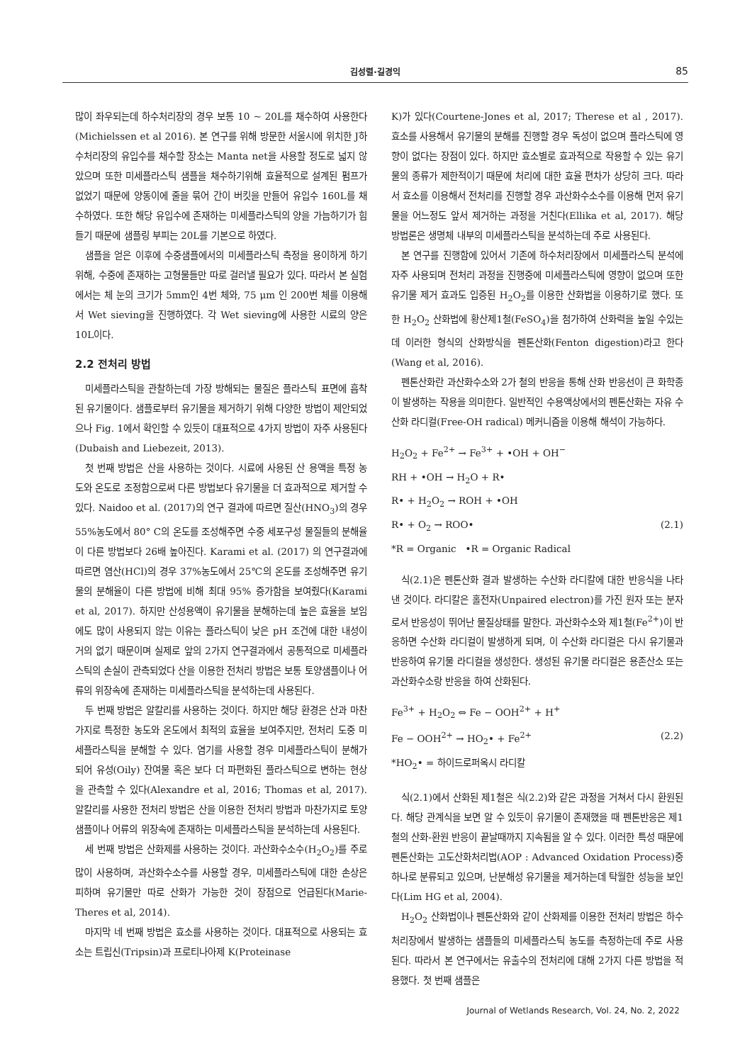김성렬·길경익 85
많이 좌우되는데 하수처리장의 경우 보통 10 ~ 20L를 채수하여 사용한다(Michielssen et al 2016). 본 연구를 위해 방문한 서울시에 위치한 J하수처리장의 유입수를 채수할 장소는 Manta net을 사용할 정도로 넓지 않았으며 또한 미세플라스틱 샘플을 채수하기위해 효율적으로 설계된 펌프가 없었기 때문에 양동이에 줄을 묶어 간이 버킷을 만들어 유입수 160L를 채수하였다. 또한 해당 유입수에 존재하는 미세플라스틱의 양을 가늠하기가 힘들기 때문에 샘플링 부피는 20L를 기본으로 하였다.
샘플을 얻은 이후에 수중샘플에서의 미세플라스틱 측정을 용이하게 하기 위해, 수중에 존재하는 고형물들만 따로 걸러낼 필요가 있다. 따라서 본 실험에서는 체 눈의 크기가 5mm인 4번 체와, 75 μm 인 200번 체를 이용해서 Wet sieving을 진행하였다. 각 Wet sieving에 사용한 시료의 양은 10L이다.
2.2 전처리 방법
미세플라스틱을 관찰하는데 가장 방해되는 물질은 플라스틱 표면에 흡착된 유기물이다. 샘플로부터 유기물을 제거하기 위해 다양한 방법이 제안되었으나 Fig. 1에서 확인할 수 있듯이 대표적으로 4가지 방법이 자주 사용된다(Dubaish and Liebezeit, 2013).
첫 번째 방법은 산을 사용하는 것이다. 시료에 사용된 산 용액을 특정 농도와 온도로 조정함으로써 다른 방법보다 유기물을 더 효과적으로 제거할 수 있다. Naidoo et al. (2017)의 연구 결과에 따르면 질산(HNO<sub>3</sub>)의 경우 55%농도에서 80° C의 온도를 조성해주면 수중 세포구성 물질들의 분해율이 다른 방법보다 26배 높아진다. Karami et al. (2017) 의 연구결과에 따르면 염산(HCl)의 경우 37%농도에서 25℃의 온도를 조성해주면 유기물의 분해율이 다른 방법에 비해 최대 95% 증가함을 보여줬다(Karami et al, 2017). 하지만 산성용액이 유기물을 분해하는데 높은 효율을 보임에도 많이 사용되지 않는 이유는 플라스틱이 낮은 pH 조건에 대한 내성이 거의 없기 때문이며 실제로 앞의 2가지 연구결과에서 공통적으로 미세플라스틱의 손실이 관측되었다 산을 이용한 전처리 방법은 보통 토양샘플이나 어류의 위장속에 존재하는 미세플라스틱을 분석하는데 사용된다.
두 번째 방법은 알칼리를 사용하는 것이다. 하지만 해당 환경은 산과 마찬가지로 특정한 농도와 온도에서 최적의 효율을 보여주지만, 전처리 도중 미세플라스틱을 분해할 수 있다. 염기를 사용할 경우 미세플라스틱이 분해가 되어 유성(Oily) 잔여물 혹은 보다 더 파편화된 플라스틱으로 변하는 현상을 관측할 수 있다(Alexandre et al, 2016; Thomas et al, 2017). 알칼리를 사용한 전처리 방법은 산을 이용한 전처리 방법과 마찬가지로 토양샘플이나 어류의 위장속에 존재하는 미세플라스틱을 분석하는데 사용된다.
세 번째 방법은 산화제를 사용하는 것이다. 과산화수소수(H<sub>2</sub>O<sub>2</sub>)를 주로 많이 사용하며, 과산화수소수를 사용할 경우, 미세플라스틱에 대한 손상은 피하며 유기물만 따로 산화가 가능한 것이 장점으로 언급된다(Marie-Theres et al, 2014).
마지막 네 번째 방법은 효소를 사용하는 것이다. 대표적으로 사용되는 효소는 트립신(Tripsin)과 프로티나아제 K(Proteinase
K)가 있다(Courtene-Jones et al, 2017; Therese et al , 2017). 효소를 사용해서 유기물의 분해를 진행할 경우 독성이 없으며 플라스틱에 영향이 없다는 장점이 있다. 하지만 효소별로 효과적으로 작용할 수 있는 유기물의 종류가 제한적이기 때문에 처리에 대한 효율 편차가 상당히 크다. 따라서 효소를 이용해서 전처리를 진행할 경우 과산화수소수를 이용해 먼저 유기물을 어느정도 앞서 제거하는 과정을 거친다(Ellika et al, 2017). 해당 방법론은 생명체 내부의 미세플라스틱을 분석하는데 주로 사용된다.
본 연구를 진행함에 있어서 기존에 하수처리장에서 미세플라스틱 분석에 자주 사용되며 전처리 과정을 진행중에 미세플라스틱에 영향이 없으며 또한 유기물 제거 효과도 입증된 H<sub>2</sub>O<sub>2</sub>를 이용한 산화법을 이용하기로 했다. 또한 H<sub>2</sub>O<sub>2</sub> 산화법에 황산제1철(FeSO<sub>4</sub>)을 첨가하여 산화력을 높일 수있는데 이러한 형식의 산화방식을 펜톤산화(Fenton digestion)라고 한다(Wang et al, 2016).
펜톤산화란 과산화수소와 2가 철의 반응을 통해 산화 반응선이 큰 화학종이 발생하는 작용을 의미한다. 일반적인 수용액상에서의 펜톤산화는 자유 수산화 라디컬(Free-OH radical) 메커니즘을 이용해 해석이 가능하다.
H<sub>2</sub>O<sub>2</sub> + Fe<sup>2+</sup> → Fe<sup>3+</sup> + •OH + OH<sup>−</sup>
RH + •OH → H<sub>2</sub>O + R•
R• + H<sub>2</sub>O<sub>2</sub> → ROH + •OH
R• + O<sub>2</sub> → ROO• (2.1)
*R = Organic •R = Organic Radical
식(2.1)은 펜톤산화 결과 발생하는 수산화 라디칼에 대한 반응식을 나타낸 것이다. 라디칼은 홀전자(Unpaired electron)를 가진 원자 또는 분자로서 반응성이 뛰어난 물질상태를 말한다. 과산화수소와 제1철(Fe<sup>2+</sup>)이 반응하면 수산화 라디컬이 발생하게 되며, 이 수산화 라디컬은 다시 유기물과 반응하여 유기물 라디컬을 생성한다. 생성된 유기물 라디컬은 용존산소 또는 과산화수소랑 반응을 하여 산화된다.
Fe<sup>3+</sup> + H<sub>2</sub>O<sub>2</sub> ⇔ Fe − OOH<sup>2+</sup> + H<sup>+</sup>
Fe − OOH<sup>2+</sup> → HO<sub>2</sub>• + Fe<sup>2+</sup> (2.2)
*HO<sub>2</sub>• = 하이드로퍼옥시 라디칼
식(2.1)에서 산화된 제1철은 식(2.2)와 같은 과정을 거쳐서 다시 환원된다. 해당 관계식을 보면 알 수 있듯이 유기물이 존재했을 때 펜톤반응은 제1철의 산화-환원 반응이 끝날때까지 지속됨을 알 수 있다. 이러한 특성 때문에 펜톤산화는 고도산화처리법(AOP : Advanced Oxidation Process)중 하나로 분류되고 있으며, 난분해성 유기물을 제거하는데 탁월한 성능을 보인다(Lim HG et al, 2004).
H<sub>2</sub>O<sub>2</sub> 산화법이나 펜톤산화와 같이 산화제를 이용한 전처리 방법은 하수처리장에서 발생하는 샘플들의 미세플라스틱 농도를 측정하는데 주로 사용된다. 따라서 본 연구에서는 유출수의 전처리에 대해 2가지 다른 방법을 적용했다. 첫 번째 샘플은
Journal of Wetlands Research, Vol. 24, No. 2, 2022